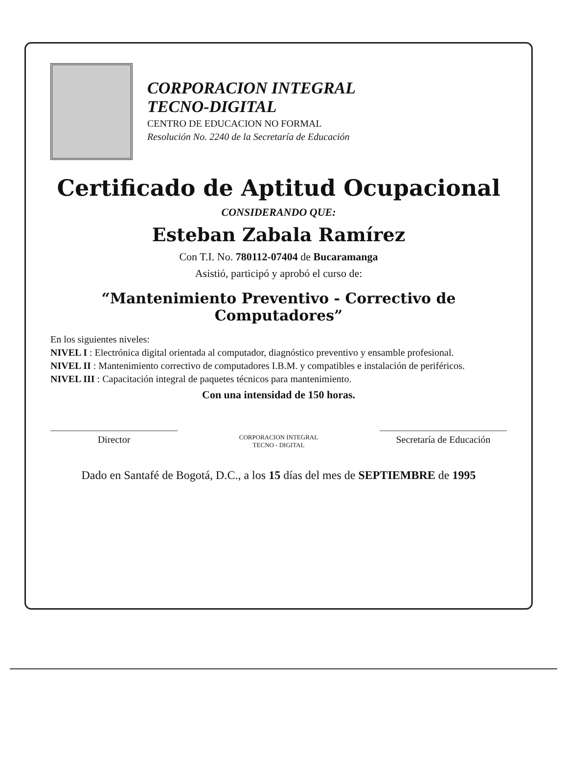CORPORACION INTEGRAL
TECNO-DIGITAL
CENTRO DE EDUCACION NO FORMAL
Resolución No. 2240 de la Secretaría de Educación
Certificado de Aptitud Ocupacional
CONSIDERANDO QUE:
Esteban Zabala Ramírez
Con T.I. No. 780112-07404 de Bucaramanga
Asistió, participó y aprobó el curso de:
“Mantenimiento Preventivo - Correctivo de Computadores”
En los siguientes niveles:
NIVEL I : Electrónica digital orientada al computador, diagnóstico preventivo y ensamble profesional.
NIVEL II : Mantenimiento correctivo de computadores I.B.M. y compatibles e instalación de periféricos.
NIVEL III : Capacitación integral de paquetes técnicos para mantenimiento.
Con una intensidad de 150 horas.
Director
CORPORACION INTEGRAL
TECNO - DIGITAL
Secretaría de Educación
Dado en Santafé de Bogotá, D.C., a los 15 días del mes de SEPTIEMBRE de 1995